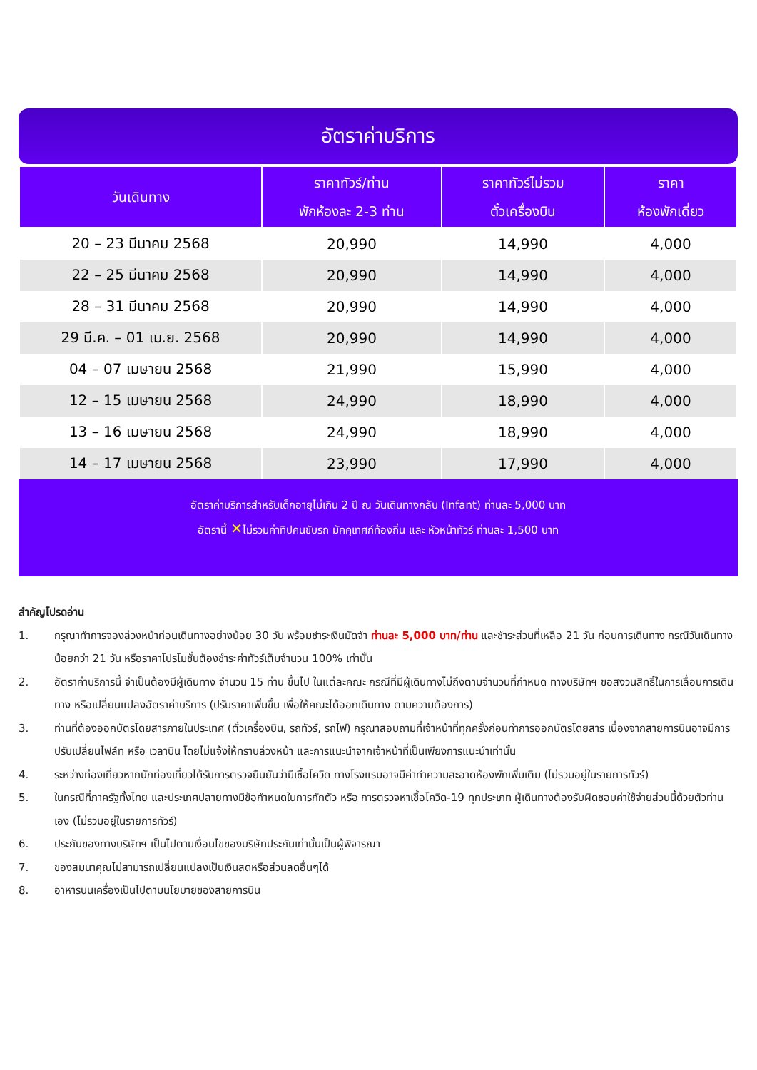อัตราค่าบริการ
| วันเดินทาง | ราคาทัวร์/ท่าน พักห้องละ 2-3 ท่าน | ราคาทัวร์ไม่รวม ตั๋วเครื่องบิน | ราคา ห้องพักเดี่ยว |
| --- | --- | --- | --- |
| 20 – 23 มีนาคม 2568 | 20,990 | 14,990 | 4,000 |
| 22 – 25 มีนาคม 2568 | 20,990 | 14,990 | 4,000 |
| 28 – 31 มีนาคม 2568 | 20,990 | 14,990 | 4,000 |
| 29 มี.ค. – 01 เม.ย. 2568 | 20,990 | 14,990 | 4,000 |
| 04 – 07 เมษายน 2568 | 21,990 | 15,990 | 4,000 |
| 12 – 15 เมษายน 2568 | 24,990 | 18,990 | 4,000 |
| 13 – 16 เมษายน 2568 | 24,990 | 18,990 | 4,000 |
| 14 – 17 เมษายน 2568 | 23,990 | 17,990 | 4,000 |
อัตราค่าบริการสำหรับเด็กอายุไม่เกิน 2 ปี ณ วันเดินทางกลับ (Infant) ท่านละ 5,000 บาท
อัตรานี้ ✕ไม่รวมค่าทิปคนขับรถ มัคคุเทศก์ท้องถิ่น และ หัวหน้าทัวร์ ท่านละ 1,500 บาท
สำคัญโปรดอ่าน
1. กรุณาทำการจองล่วงหน้าก่อนเดินทางอย่างน้อย 30 วัน พร้อมชำระเงินมัดจำ ท่านละ 5,000 บาท/ท่าน และชำระส่วนที่เหลือ 21 วัน ก่อนการเดินทาง กรณีวันเดินทางน้อยกว่า 21 วัน หรือราคาโปรโมชั่นต้องชำระค่าทัวร์เต็มจำนวน 100% เท่านั้น
2. อัตราค่าบริการนี้ จำเป็นต้องมีผู้เดินทาง จำนวน 15 ท่าน ขึ้นไป ในแต่ละคณะ กรณีที่มีผู้เดินทางไม่ถึงตามจำนวนที่กำหนด ทางบริษัทฯ ขอสงวนสิทธิ์ในการเลื่อนการเดินทาง หรือเปลี่ยนแปลงอัตราค่าบริการ (ปรับราคาเพิ่มขึ้น เพื่อให้คณะได้ออกเดินทาง ตามความต้องการ)
3. ท่านที่ต้องออกบัตรโดยสารภายในประเทศ (ตั๋วเครื่องบิน, รถทัวร์, รถไฟ) กรุณาสอบถามที่เจ้าหน้าที่ทุกครั้งก่อนทำการออกบัตรโดยสาร เนื่องจากสายการบินอาจมีการปรับเปลี่ยนไฟล์ท หรือ เวลาบิน โดยไม่แจ้งให้ทราบล่วงหน้า และการแนะนำจากเจ้าหน้าที่เป็นเพียงการแนะนำเท่านั้น
4. ระหว่างท่องเที่ยวหากนักท่องเที่ยวได้รับการตรวจยืนยันว่ามีเชื้อโควิด ทางโรงแรมอาจมีค่าทำความสะอาดห้องพักเพิ่มเติม (ไม่รวมอยู่ในรายการทัวร์)
5. ในกรณีที่ภาครัฐทั้งไทย และประเทศปลายทางมีข้อกำหนดในการกักตัว หรือ การตรวจหาเชื้อโควิด-19 ทุกประเภท ผู้เดินทางต้องรับผิดชอบค่าใช้จ่ายส่วนนี้ด้วยตัวท่านเอง (ไม่รวมอยู่ในรายการทัวร์)
6. ประกันของทางบริษัทฯ เป็นไปตามเงื่อนไขของบริษัทประกันเท่านั้นเป็นผู้พิจารณา
7. ของสมนาคุณไม่สามารถเปลี่ยนแปลงเป็นเงินสดหรือส่วนลดอื่นๆได้
8. อาหารบนเครื่องเป็นไปตามนโยบายของสายการบิน